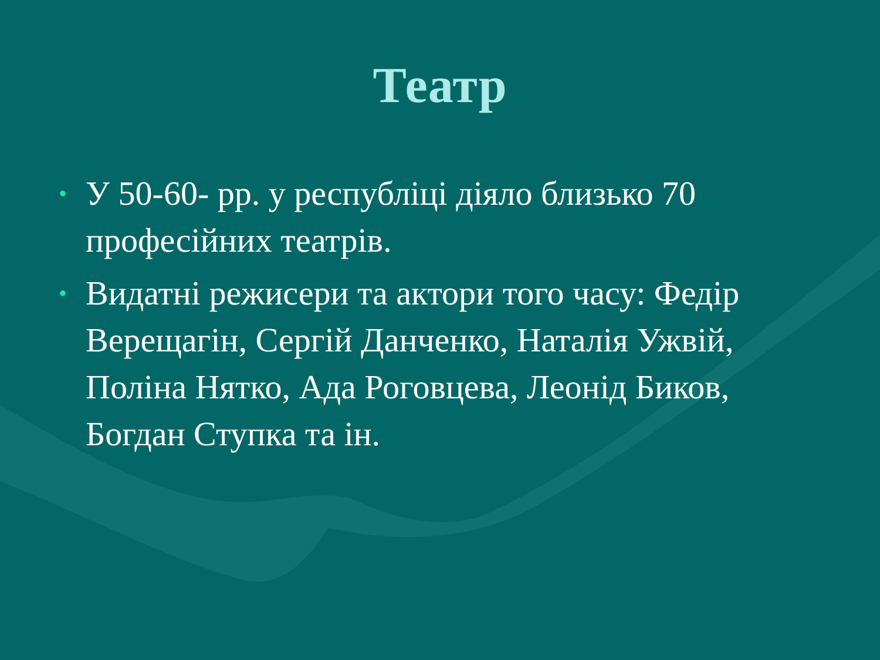Театр
• У 50-60- рр. у республіці діяло близько 70 професійних театрів.
• Видатні режисери та актори того часу: Федір Верещагін, Сергій Данченко, Наталія Ужвій, Поліна Нятко, Ада Роговцева, Леонід Биков, Богдан Ступка та ін.